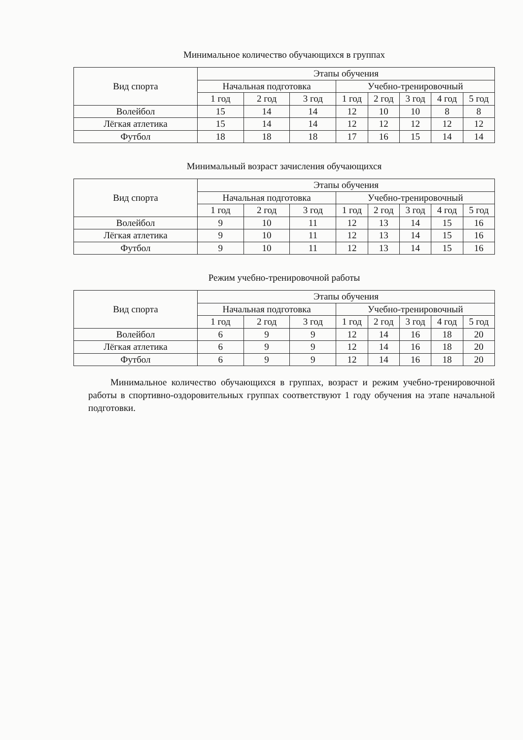Минимальное количество обучающихся в группах
| Вид спорта | Этапы обучения | | | | | | | |
| --- | --- | --- | --- | --- | --- | --- | --- | --- |
| | Начальная подготовка | | | Учебно-тренировочный | | | | |
| | 1 год | 2 год | 3 год | 1 год | 2 год | 3 год | 4 год | 5 год |
| Волейбол | 15 | 14 | 14 | 12 | 10 | 10 | 8 | 8 |
| Лёгкая атлетика | 15 | 14 | 14 | 12 | 12 | 12 | 12 | 12 |
| Футбол | 18 | 18 | 18 | 17 | 16 | 15 | 14 | 14 |
Минимальный возраст зачисления обучающихся
| Вид спорта | Этапы обучения | | | | | | | |
| --- | --- | --- | --- | --- | --- | --- | --- | --- |
| | Начальная подготовка | | | Учебно-тренировочный | | | | |
| | 1 год | 2 год | 3 год | 1 год | 2 год | 3 год | 4 год | 5 год |
| Волейбол | 9 | 10 | 11 | 12 | 13 | 14 | 15 | 16 |
| Лёгкая атлетика | 9 | 10 | 11 | 12 | 13 | 14 | 15 | 16 |
| Футбол | 9 | 10 | 11 | 12 | 13 | 14 | 15 | 16 |
Режим учебно-тренировочной работы
| Вид спорта | Этапы обучения | | | | | | | |
| --- | --- | --- | --- | --- | --- | --- | --- | --- |
| | Начальная подготовка | | | Учебно-тренировочный | | | | |
| | 1 год | 2 год | 3 год | 1 год | 2 год | 3 год | 4 год | 5 год |
| Волейбол | 6 | 9 | 9 | 12 | 14 | 16 | 18 | 20 |
| Лёгкая атлетика | 6 | 9 | 9 | 12 | 14 | 16 | 18 | 20 |
| Футбол | 6 | 9 | 9 | 12 | 14 | 16 | 18 | 20 |
Минимальное количество обучающихся в группах, возраст и режим учебно-тренировочной работы в спортивно-оздоровительных группах соответствуют 1 году обучения на этапе начальной подготовки.